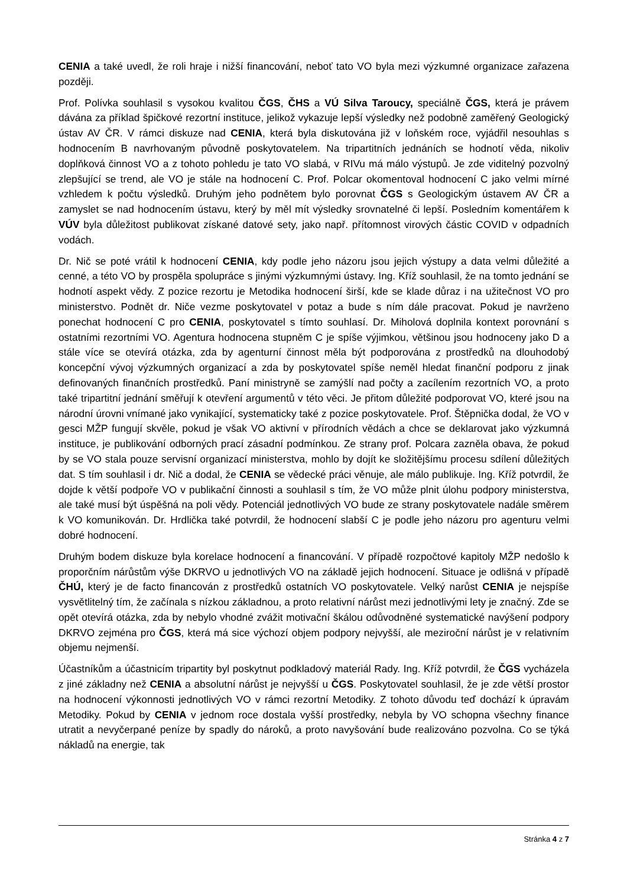CENIA a také uvedl, že roli hraje i nižší financování, neboť tato VO byla mezi výzkumné organizace zařazena později.
Prof. Polívka souhlasil s vysokou kvalitou ČGS, ČHS a VÚ Silva Taroucy, speciálně ČGS, která je právem dávána za příklad špičkové rezortní instituce, jelikož vykazuje lepší výsledky než podobně zaměřený Geologický ústav AV ČR. V rámci diskuze nad CENIA, která byla diskutována již v loňském roce, vyjádřil nesouhlas s hodnocením B navrhovaným původně poskytovatelem. Na tripartitních jednáních se hodnotí věda, nikoliv doplňková činnost VO a z tohoto pohledu je tato VO slabá, v RIVu má málo výstupů. Je zde viditelný pozvolný zlepšující se trend, ale VO je stále na hodnocení C. Prof. Polcar okomentoval hodnocení C jako velmi mírné vzhledem k počtu výsledků. Druhým jeho podnětem bylo porovnat ČGS s Geologickým ústavem AV ČR a zamyslet se nad hodnocením ústavu, který by měl mít výsledky srovnatelné či lepší. Posledním komentářem k VÚV byla důležitost publikovat získané datové sety, jako např. přítomnost virových částic COVID v odpadních vodách.
Dr. Nič se poté vrátil k hodnocení CENIA, kdy podle jeho názoru jsou jejich výstupy a data velmi důležité a cenné, a této VO by prospěla spolupráce s jinými výzkumnými ústavy. Ing. Kříž souhlasil, že na tomto jednání se hodnotí aspekt vědy. Z pozice rezortu je Metodika hodnocení širší, kde se klade důraz i na užitečnost VO pro ministerstvo. Podnět dr. Niče vezme poskytovatel v potaz a bude s ním dále pracovat. Pokud je navrženo ponechat hodnocení C pro CENIA, poskytovatel s tímto souhlasí. Dr. Miholová doplnila kontext porovnání s ostatními rezortními VO. Agentura hodnocena stupněm C je spíše výjimkou, většinou jsou hodnoceny jako D a stále více se otevírá otázka, zda by agenturní činnost měla být podporována z prostředků na dlouhodobý koncepční vývoj výzkumných organizací a zda by poskytovatel spíše neměl hledat finanční podporu z jinak definovaných finančních prostředků. Paní ministryně se zamýšlí nad počty a zacílením rezortních VO, a proto také tripartitní jednání směřují k otevření argumentů v této věci. Je přitom důležité podporovat VO, které jsou na národní úrovni vnímané jako vynikající, systematicky také z pozice poskytovatele. Prof. Štěpnička dodal, že VO v gesci MŽP fungují skvěle, pokud je však VO aktivní v přírodních vědách a chce se deklarovat jako výzkumná instituce, je publikování odborných prací zásadní podmínkou. Ze strany prof. Polcara zazněla obava, že pokud by se VO stala pouze servisní organizací ministerstva, mohlo by dojít ke složitějšímu procesu sdílení důležitých dat. S tím souhlasil i dr. Nič a dodal, že CENIA se vědecké práci věnuje, ale málo publikuje. Ing. Kříž potvrdil, že dojde k větší podpoře VO v publikační činnosti a souhlasil s tím, že VO může plnit úlohu podpory ministerstva, ale také musí být úspěšná na poli vědy. Potenciál jednotlivých VO bude ze strany poskytovatele nadále směrem k VO komunikován. Dr. Hrdlička také potvrdil, že hodnocení slabší C je podle jeho názoru pro agenturu velmi dobré hodnocení.
Druhým bodem diskuze byla korelace hodnocení a financování. V případě rozpočtové kapitoly MŽP nedošlo k proporčním nárůstům výše DKRVO u jednotlivých VO na základě jejich hodnocení. Situace je odlišná v případě ČHÚ, který je de facto financován z prostředků ostatních VO poskytovatele. Velký narůst CENIA je nejspíše vysvětlitelný tím, že začínala s nízkou základnou, a proto relativní nárůst mezi jednotlivými lety je značný. Zde se opět otevírá otázka, zda by nebylo vhodné zvážit motivační škálou odůvodněné systematické navýšení podpory DKRVO zejména pro ČGS, která má sice výchozí objem podpory nejvyšší, ale meziroční nárůst je v relativním objemu nejmenší.
Účastníkům a účastnicím tripartity byl poskytnut podkladový materiál Rady. Ing. Kříž potvrdil, že ČGS vycházela z jiné základny než CENIA a absolutní nárůst je nejvyšší u ČGS. Poskytovatel souhlasil, že je zde větší prostor na hodnocení výkonnosti jednotlivých VO v rámci rezortní Metodiky. Z tohoto důvodu teď dochází k úpravám Metodiky. Pokud by CENIA v jednom roce dostala vyšší prostředky, nebyla by VO schopna všechny finance utratit a nevyčerpané peníze by spadly do nároků, a proto navyšování bude realizováno pozvolna. Co se týká nákladů na energie, tak
Stránka 4 z 7